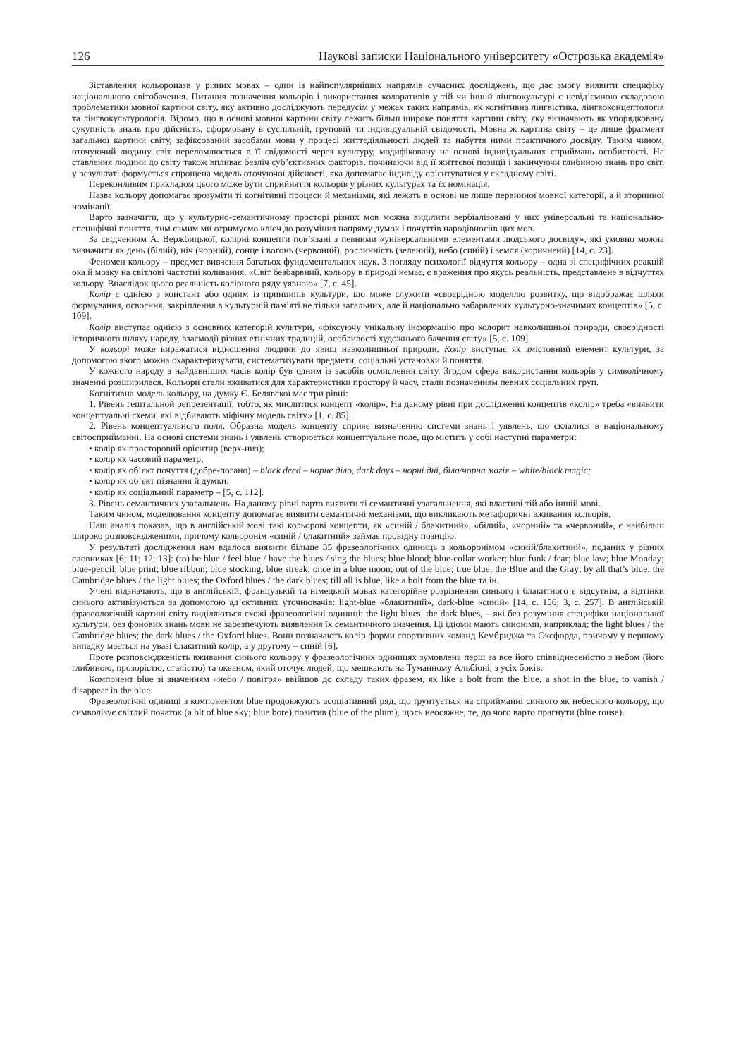126 Наукові записки Національного університету «Острозька академія»
Зіставлення кольороназв у різних мовах – один із найпопулярніших напрямів сучасних досліджень, що дає змогу виявити специфіку національного світобачення. Питання позначення кольорів і використання колоративів у тій чи іншій лінгвокультурі є невід’ємною складовою проблематики мовної картини світу, яку активно досліджують передусім у межах таких напрямів, як когнітивна лінгвістика, лінгвоконцептологія та лінгвокультурологія. Відомо, що в основі мовної картини світу лежить більш широке поняття картини світу, яку визначають як упорядковану сукупність знань про дійсність, сформовану в суспільній, груповій чи індивідуальній свідомості. Мовна ж картина світу – це лише фрагмент загальної картини світу, зафіксований засобами мови у процесі життєдіяльності людей та набуття ними практичного досвіду. Таким чином, оточуючий людину світ переломлюється в її свідомості через культуру, модифіковану на основі індивідуальних сприймань особистості. На ставлення людини до світу також впливає безліч суб’єктивних факторів, починаючи від її життєвої позиції і закінчуючи глибиною знань про світ, у результаті формується спрощена модель оточуючої дійсності, яка допомагає індивіду орієнтуватися у складному світі.
Переконливим прикладом цього може бути сприйняття кольорів у різних культурах та їх номінація.
Назва кольору допомагає зрозуміти ті когнітивні процеси й механізми, які лежать в основі не лише первинної мовної категорії, а й вторинної номінації.
Варто зазначити, що у культурно-семантичному просторі різних мов можна виділити вербіалізовані у них універсальні та національно-специфічні поняття, тим самим ми отримуємо ключ до розуміння напряму думок і почуттів народівносіїв цих мов.
За свідченням А. Вержбицької, колірні концепти пов’язані з певними «універсальними елементами людського досвіду», які умовно можна визначити як день (білий), ніч (чорний), сонце і вогонь (червоний), рослинність (зелений), небо (синій) і земля (коричнеий) [14, с. 23].
Феномен кольору – предмет вивчення багатьох фундаментальних наук. З погляду психології відчуття кольору – одна зі специфічних реакцій ока й мозку на світлові частотні коливання. «Світ безбарвний, кольору в природі немає, є враження про якусь реальність, представлене в відчуттях кольору. Внаслідок цього реальність колірного ряду уявною» [7, с. 45].
Колір є однією з констант або одним із принципів культури, що може служити «своєрідною моделлю розвитку, що відображає шляхи формування, освоєння, закріплення в культурній пам’яті не тільки загальних, але й національно забарвлених культурно-значимих концептів» [5, с. 109].
Колір виступає однією з основних категорій культури, «фіксуючу унікальну інформацію про колорит навколишньої природи, своєрідності історичного шляху народу, взаємодії різних етнічних традицій, особливості художнього бачення світу» [5, с. 109].
У кольорі може виражатися відношення людини до явищ навколишньої природи. Колір виступає як змістовний елемент культури, за допомогою якого можна охарактеризувати, систематизувати предмети, соціальні установки й поняття.
У кожного народу з найдавніших часів колір був одним із засобів осмислення світу. Згодом сфера використання кольорів у символічному значенні розширилася. Кольори стали вживатися для характеристики простору й часу, стали позначенням певних соціальних груп.
Когнітивна модель кольору, на думку Є. Белявскої має три рівні:
1. Рівень гештальной репрезентації, тобто, як мислитися концепт «колір». На даному рівні при дослідженні концептів «колір» треба «виявити концептуальні схеми, які відбивають міфічну модель світу» [1, с. 85].
2. Рівень концептуального поля. Образна модель концепту сприяє визначенню системи знань і уявлень, що склалися в національному світосприйманні. На основі системи знань і уявлень створюється концептуальне поле, що містить у собі наступні параметри:
• колір як просторовий орієнтир (верх-низ);
• колір як часовий параметр;
• колір як об’єкт почуття (добре-погано) – black deed – чорне діло, dark days – чорні дні, біла/чорна магія – white/black magic;
• колір як об’єкт пізнання й думки;
• колір як соціальний параметр – [5, с. 112].
3. Рівень семантичних узагальнень. На даному рівні варто виявити ті семантичні узагальнення, які властиві тій або іншій мові.
Таким чином, моделювання концепту допомагає виявити семантичні механізми, що викликають метафоричні вживання кольорів.
Наш аналіз показав, що в англійській мові такі кольорові концепти, як «синій / блакитний», «білий», «чорний» та «червоний», є найбільш широко розповсюдженими, причому кольоронім «синій / блакитний» займає провідну позицію.
У результаті дослідження нам вдалося виявити більше 35 фразеологічних одиниць з кольоронімом «синій/блакитний», поданих у різних словниках [6; 11; 12; 13]: (to) be blue / feel blue / have the blues / sing the blues; blue blood; blue-collar worker; blue funk / fear; blue law; blue Monday; blue-pencil; blue print; blue ribbon; blue stocking; blue streak; once in a blue moon; out of the blue; true blue; the Blue and the Gray; by all that’s blue; the Cambridge blues / the light blues; the Oxford blues / the dark blues; till all is blue, like a bolt from the blue та ін.
Учені відзначають, що в англійській, французькій та німецькій мовах категорійне розрізнення синього і блакитного є відсутнім, а відтінки синього активізуються за допомогою ад’єктивних уточнювачів: light-blue «блакитний», dark-blue «синій» [14, с. 156; 3, с. 257]. В англійській фразеологічній картині світу виділяються схожі фразеологічні одиниці: the light blues, the dark blues, – які без розуміння специфіки національної культури, без фонових знань мови не забезпечують виявлення їх семантичного значення. Ці ідіоми мають синоніми, наприклад: the light blues / the Cambridge blues; the dark blues / the Oxford blues. Вони позначають колір форми спортивних команд Кембриджа та Оксфорда, причому у першому випадку мається на увазі блакитний колір, а у другому – синій [6].
Проте розповсюдженість вживання синього кольору у фразеологічних одиницях зумовлена перш за все його співвіднесеністю з небом (його глибиною, прозорістю, сталістю) та океаном, який оточує людей, що мешкають на Туманному Альбіоні, з усіх боків.
Компонент blue зі значенням «небо / повітря» ввійшов до складу таких фразем, як like a bolt from the blue, a shot in the blue, to vanish / disappear in the blue.
Фразеологічні одиниці з компонентом blue продовжують асоціативний ряд, що ґрунтується на сприйманні синього як небесного кольору, що символізує світлий початок (a bit of blue sky; blue bore),позитив (blue of the plum), щось неосяжне, те, до чого варто прагнути (blue rouse).